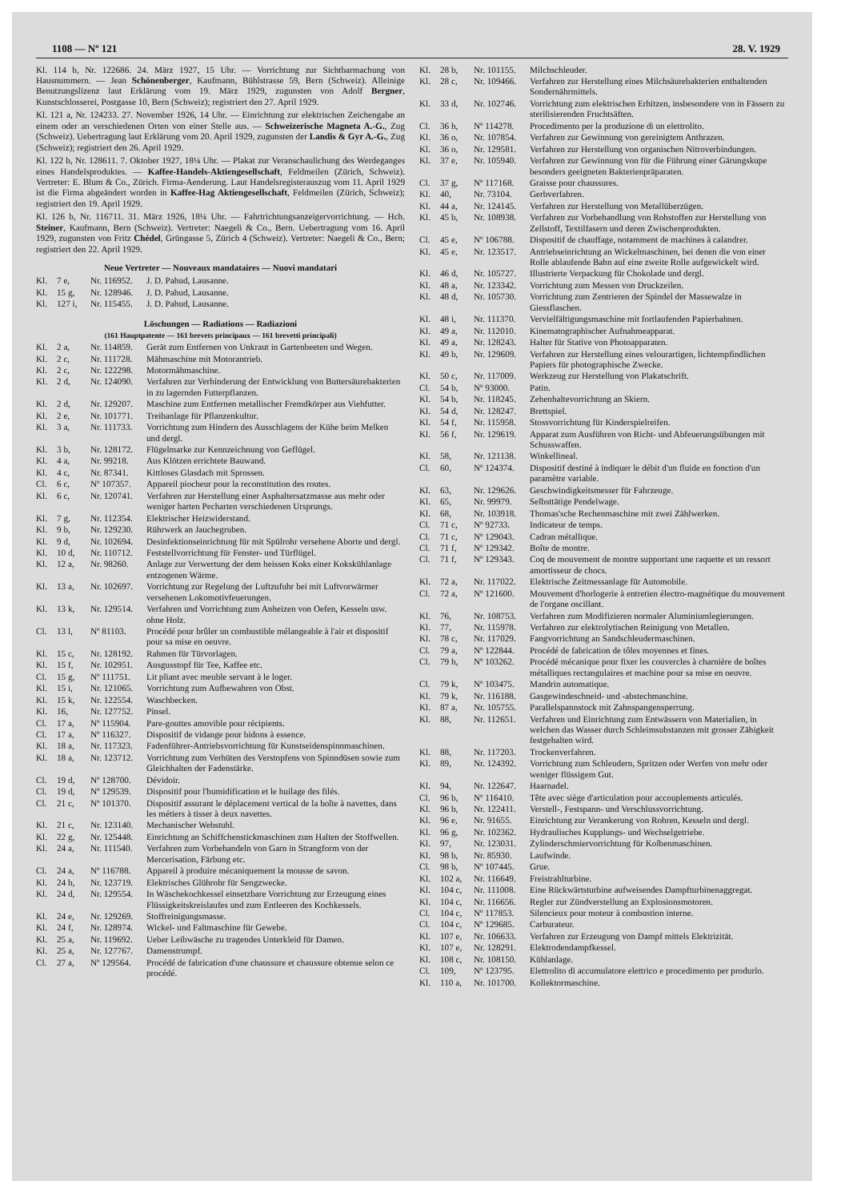1108 — Nº 121 28. V. 1929
Kl. 114 b, Nr. 122686. 24. März 1927, 15 Uhr. — Vorrichtung zur Sichtbarmachung von Hausnummern. — Jean Schönenberger, Kaufmann, Bühlstrasse 59, Bern (Schweiz). Alleinige Benutzungslizenz laut Erklärung vom 19. März 1929, zugunsten von Adolf Bergner, Kunstschlosserei, Postgasse 10, Bern (Schweiz); registriert den 27. April 1929.
Kl. 121 a, Nr. 124233. 27. November 1926, 14 Uhr. — Einrichtung zur elektrischen Zeichengabe an einem oder an verschiedenen Orten von einer Stelle aus. — Schweizerische Magneta A.-G., Zug (Schweiz). Uebertragung laut Erklärung vom 20. April 1929, zugunsten der Landis & Gyr A.-G., Zug (Schweiz); registriert den 26. April 1929.
Kl. 122 b, Nr. 128611. 7. Oktober 1927, 18¼ Uhr. — Plakat zur Veranschaulichung des Werdeganges eines Handelsproduktes. — Kaffee-Handels-Aktiengesellschaft, Feldmeilen (Zürich, Schweiz). Vertreter: E. Blum & Co., Zürich. Firma-Aenderung. Laut Handelsregisterauszug vom 11. April 1929 ist die Firma abgeändert worden in Kaffee-Hag Aktiengesellschaft, Feldmeilen (Zürich, Schweiz); registriert den 19. April 1929.
Kl. 126 b, Nr. 116711. 31. März 1926, 18¼ Uhr. — Fahrtrichtungsanzeigervorrichtung. — Hch. Steiner, Kaufmann, Bern (Schweiz). Vertreter: Naegeli & Co., Bern. Uebertragung vom 16. April 1929, zugunsten von Fritz Chédel, Grüngasse 5, Zürich 4 (Schweiz). Vertreter: Naegeli & Co., Bern; registriert den 22. April 1929.
Neue Vertreter — Nouveaux mandataires — Nuovi mandatari
| Kl. | 7 e, | Nr. 116952. | J. D. Pahud, Lausanne. |
| Kl. | 15 g, | Nr. 128946. | J. D. Pahud, Lausanne. |
| Kl. | 127 i, | Nr. 115455. | J. D. Pahud, Lausanne. |
Löschungen — Radiations — Radiazioni
(161 Hauptpatente — 161 brevets principaux — 161 brevetti principali)
| Kl. | 2 a, | Nr. 114859. | Gerät zum Entfernen von Unkraut in Gartenbeeten und Wegen. |
| Kl. | 2 c, | Nr. 111728. | Mähmaschine mit Motorantrieb. |
| Kl. | 2 c, | Nr. 122298. | Motormähmaschine. |
| Kl. | 2 d, | Nr. 124090. | Verfahren zur Verhinderung der Entwicklung von Buttersäurebakterien in zu lagernden Futterpflanzen. |
| Kl. | 2 d, | Nr. 129207. | Maschine zum Entfernen metallischer Fremdkörper aus Viehfutter. |
| Kl. | 2 e, | Nr. 101771. | Treibanlage für Pflanzenkultur. |
| Kl. | 3 a, | Nr. 111733. | Vorrichtung zum Hindern des Ausschlagens der Kühe beim Melken und dergl. |
| Kl. | 3 b, | Nr. 128172. | Flügelmarke zur Kennzeichnung von Geflügel. |
| Kl. | 4 a, | Nr. 99218. | Aus Klötzen errichtete Bauwand. |
| Kl. | 4 c, | Nr. 87341. | Kittloses Glasdach mit Sprossen. |
| Cl. | 6 c, | Nº 107357. | Appareil piocheur pour la reconstitution des routes. |
| Kl. | 6 c, | Nr. 120741. | Verfahren zur Herstellung einer Asphaltersatzmasse aus mehr oder weniger harten Pecharten verschiedenen Ursprungs. |
| Kl. | 7 g, | Nr. 112354. | Elektrischer Heizwiderstand. |
| Kl. | 9 b, | Nr. 129230. | Rührwerk an Jauchegruben. |
| Kl. | 9 d, | Nr. 102694. | Desinfektionseinrichtung für mit Spülrohr versehene Aborte und dergl. |
| Kl. | 10 d, | Nr. 110712. | Feststellvorrichtung für Fenster- und Türflügel. |
| Kl. | 12 a, | Nr. 98260. | Anlage zur Verwertung der dem heissen Koks einer Kokskühlanlage entzogenen Wärme. |
| Kl. | 13 a, | Nr. 102697. | Vorrichtung zur Regelung der Luftzufuhr bei mit Luftvorwärmer versehenen Lokomotivfeuerungen. |
| Kl. | 13 k, | Nr. 129514. | Verfahren und Vorrichtung zum Anheizen von Oefen, Kesseln usw. ohne Holz. |
| Cl. | 13 l, | Nº 81103. | Procédé pour brûler un combustible mélangeable à l'air et dispositif pour sa mise en oeuvre. |
| Kl. | 15 c, | Nr. 128192. | Rahmen für Türvorlagen. |
| Kl. | 15 f, | Nr. 102951. | Ausgusstopf für Tee, Kaffee etc. |
| Cl. | 15 g, | Nº 111751. | Lit pliant avec meuble servant à le loger. |
| Kl. | 15 i, | Nr. 121065. | Vorrichtung zum Aufbewahren von Obst. |
| Kl. | 15 k, | Nr. 122554. | Waschbecken. |
| Kl. | 16, | Nr. 127752. | Pinsel. |
| Cl. | 17 a, | Nº 115904. | Pare-gouttes amovible pour récipients. |
| Cl. | 17 a, | Nº 116327. | Dispositif de vidange pour bidons à essence. |
| Kl. | 18 a, | Nr. 117323. | Fadenführer-Antriebsvorrichtung für Kunstseidenspinnmaschinen. |
| Kl. | 18 a, | Nr. 123712. | Vorrichtung zum Verhüten des Verstopfens von Spinndüsen sowie zum Gleichhalten der Fadenstärke. |
| Cl. | 19 d, | Nº 128700. | Dévidoir. |
| Cl. | 19 d, | Nº 129539. | Dispositif pour l'humidification et le huilage des filés. |
| Cl. | 21 c, | Nº 101370. | Dispositif assurant le déplacement vertical de la boîte à navettes, dans les métiers à tisser à deux navettes. |
| Kl. | 21 c, | Nr. 123140. | Mechanischer Webstuhl. |
| Kl. | 22 g, | Nr. 125448. | Einrichtung an Schiffchenstickmaschinen zum Halten der Stoffwellen. |
| Kl. | 24 a, | Nr. 111540. | Verfahren zum Vorbehandeln von Garn in Strangform von der Mercerisation, Färbung etc. |
| Cl. | 24 a, | Nº 116788. | Appareil à produire mécaniquement la mousse de savon. |
| Kl. | 24 b, | Nr. 123719. | Elektrisches Glührohr für Sengzwecke. |
| Kl. | 24 d, | Nr. 129554. | In Wäschekochkessel einsetzbare Vorrichtung zur Erzeugung eines Flüssigkeitskreislaufes und zum Entleeren des Kochkessels. |
| Kl. | 24 e, | Nr. 129269. | Stoffreinigungsmasse. |
| Kl. | 24 f, | Nr. 128974. | Wickel- und Faltmaschine für Gewebe. |
| Kl. | 25 a, | Nr. 119692. | Ueber Leibwäsche zu tragendes Unterkleid für Damen. |
| Kl. | 25 a, | Nr. 127767. | Damenstrumpf. |
| Cl. | 27 a, | Nº 129564. | Procédé de fabrication d'une chaussure et chaussure obtenue selon ce procédé. |
| Kl. | 28 b, | Nr. 101155. | Milchschleuder. |
| Kl. | 28 c, | Nr. 109466. | Verfahren zur Herstellung eines Milchsäurebakterien enthaltenden Sondernährmittels. |
| Kl. | 33 d, | Nr. 102746. | Vorrichtung zum elektrischen Erhitzen, insbesondere von in Fässern zu sterilisierenden Fruchtsäften. |
| Cl. | 36 h, | Nº 114278. | Procedimento per la produzione di un elettrolito. |
| Kl. | 36 o, | Nr. 107854. | Verfahren zur Gewinnung von gereinigtem Anthrazen. |
| Kl. | 36 o, | Nr. 129581. | Verfahren zur Herstellung von organischen Nitroverbindungen. |
| Kl. | 37 e, | Nr. 105940. | Verfahren zur Gewinnung von für die Führung einer Gärungskupe besonders geeigneten Bakterienpräparaten. |
| Cl. | 37 g, | Nº 117168. | Graisse pour chaussures. |
| Kl. | 40, | Nr. 73104. | Gerbverfahren. |
| Kl. | 44 a, | Nr. 124145. | Verfahren zur Herstellung von Metallüberzügen. |
| Kl. | 45 b, | Nr. 108938. | Verfahren zur Vorbehandlung von Rohstoffen zur Herstellung von Zellstoff, Textilfasern und deren Zwischenprodukten. |
| Cl. | 45 e, | Nº 106788. | Dispositif de chauffage, notamment de machines à calandrer. |
| Kl. | 45 e, | Nr. 123517. | Antriebseinrichtung an Wickelmaschinen, bei denen die von einer Rolle ablaufende Bahn auf eine zweite Rolle aufgewickelt wird. |
| Kl. | 46 d, | Nr. 105727. | Illustrierte Verpackung für Chokolade und dergl. |
| Kl. | 48 a, | Nr. 123342. | Vorrichtung zum Messen von Druckzeilen. |
| Kl. | 48 d, | Nr. 105730. | Vorrichtung zum Zentrieren der Spindel der Massewalze in Giessflaschen. |
| Kl. | 48 i, | Nr. 111370. | Vervielfältigungsmaschine mit fortlaufenden Papierbahnen. |
| Kl. | 49 a, | Nr. 112010. | Kinematographischer Aufnahmeapparat. |
| Kl. | 49 a, | Nr. 128243. | Halter für Stative von Photoapparaten. |
| Kl. | 49 b, | Nr. 129609. | Verfahren zur Herstellung eines velourartigen, lichtempfindlichen Papiers für photographische Zwecke. |
| Kl. | 50 c, | Nr. 117009. | Werkzeug zur Herstellung von Plakatschrift. |
| Cl. | 54 b, | Nº 93000. | Patin. |
| Kl. | 54 b, | Nr. 118245. | Zehenhaltevorrichtung an Skiern. |
| Kl. | 54 d, | Nr. 128247. | Brettspiel. |
| Kl. | 54 f, | Nr. 115958. | Stossvorrichtung für Kinderspielreifen. |
| Kl. | 56 f, | Nr. 129619. | Apparat zum Ausführen von Richt- und Abfeuerungsübungen mit Schusswaffen. |
| Kl. | 58, | Nr. 121138. | Winkellineal. |
| Cl. | 60, | Nº 124374. | Dispositif destiné à indiquer le débit d'un fluide en fonction d'un paramètre variable. |
| Kl. | 63, | Nr. 129626. | Geschwindigkeitsmesser für Fahrzeuge. |
| Kl. | 65, | Nr. 99979. | Selbsttätige Pendelwage. |
| Kl. | 68, | Nr. 103918. | Thomas'sche Rechenmaschine mit zwei Zählwerken. |
| Cl. | 71 c, | Nº 92733. | Indicateur de temps. |
| Cl. | 71 c, | Nº 129043. | Cadran métallique. |
| Cl. | 71 f, | Nº 129342. | Boîte de montre. |
| Cl. | 71 f, | Nº 129343. | Coq de mouvement de montre supportant une raquette et un ressort amortisseur de chocs. |
| Kl. | 72 a, | Nr. 117022. | Elektrische Zeitmessanlage für Automobile. |
| Cl. | 72 a, | Nº 121600. | Mouvement d'horlogerie à entretien électro-magnétique du mouvement de l'organe oscillant. |
| Kl. | 76, | Nr. 108753. | Verfahren zum Modifizieren normaler Aluminiumlegierungen. |
| Kl. | 77, | Nr. 115978. | Verfahren zur elektrolytischen Reinigung von Metallen. |
| Kl. | 78 c, | Nr. 117029. | Fangvorrichtung an Sandschleudermaschinen. |
| Cl. | 79 a, | Nº 122844. | Procédé de fabrication de tôles moyennes et fines. |
| Cl. | 79 h, | Nº 103262. | Procédé mécanique pour fixer les couvercles à charnière de boîtes métalliques rectangulaires et machine pour sa mise en oeuvre. |
| Cl. | 79 k, | Nº 103475. | Mandrin automatique. |
| Kl. | 79 k, | Nr. 116188. | Gasgewindeschneid- und -abstechmaschine. |
| Kl. | 87 a, | Nr. 105755. | Parallelspannstock mit Zahnspangensperrung. |
| Kl. | 88, | Nr. 112651. | Verfahren und Einrichtung zum Entwässern von Materialien, in welchen das Wasser durch Schleimsubstanzen mit grosser Zähigkeit festgehalten wird. |
| Kl. | 88, | Nr. 117203. | Trockenverfahren. |
| Kl. | 89, | Nr. 124392. | Vorrichtung zum Schleudern, Spritzen oder Werfen von mehr oder weniger flüssigem Gut. |
| Kl. | 94, | Nr. 122647. | Haarnadel. |
| Cl. | 96 b, | Nº 116410. | Tête avec siège d'articulation pour accouplements articulés. |
| Kl. | 96 b, | Nr. 122411. | Verstell-, Festspann- und Verschlussvorrichtung. |
| Kl. | 96 e, | Nr. 91655. | Einrichtung zur Verankerung von Rohren, Kesseln und dergl. |
| Kl. | 96 g, | Nr. 102362. | Hydraulisches Kupplungs- und Wechselgetriebe. |
| Kl. | 97, | Nr. 123031. | Zylinderschmiervorrichtung für Kolbenmaschinen. |
| Kl. | 98 b, | Nr. 85930. | Laufwinde. |
| Cl. | 98 b, | Nº 107445. | Grue. |
| Kl. | 102 a, | Nr. 116649. | Freistrahlturbine. |
| Kl. | 104 c, | Nr. 111008. | Eine Rückwärtsturbine aufweisendes Dampfturbinenaggregat. |
| Kl. | 104 c, | Nr. 116656. | Regler zur Zündverstellung an Explosionsmotoren. |
| Cl. | 104 c, | Nº 117853. | Silencieux pour moteur à combustion interne. |
| Cl. | 104 c, | Nº 129685. | Carburateur. |
| Kl. | 107 e, | Nr. 106633. | Verfahren zur Erzeugung von Dampf mittels Elektrizität. |
| Kl. | 107 e, | Nr. 128291. | Elektrodendampfkessel. |
| Kl. | 108 c, | Nr. 108150. | Kühlanlage. |
| Cl. | 109, | Nº 123795. | Elettrolito di accumulatore elettrico e procedimento per produrlo. |
| Kl. | 110 a, | Nr. 101700. | Kollektormaschine. |